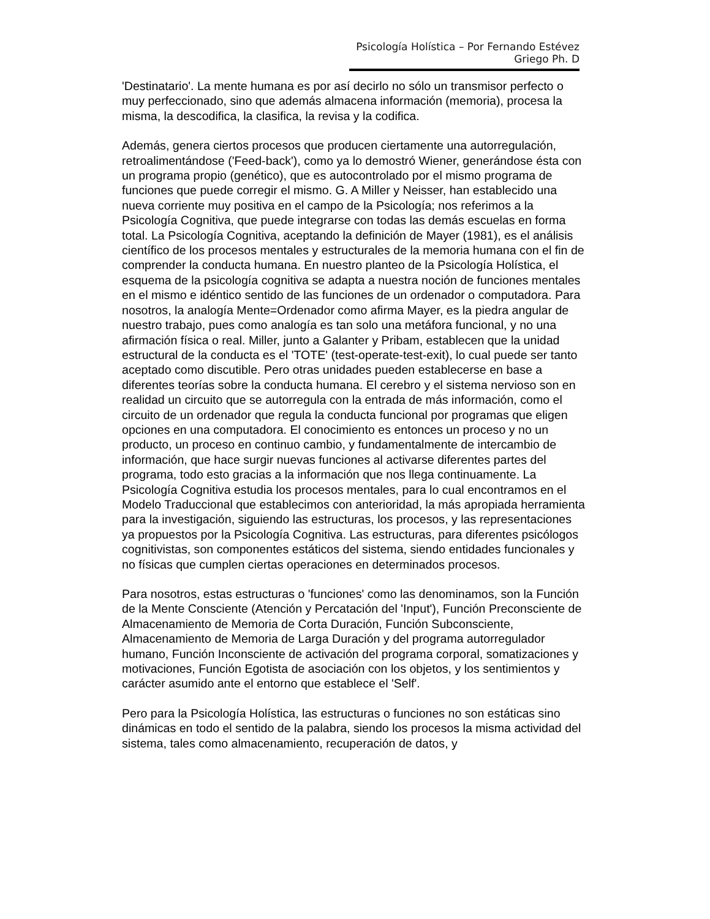Psicología Holística – Por Fernando Estévez Griego Ph. D
'Destinatario'. La mente humana es por así decirlo no sólo un transmisor perfecto o muy perfeccionado, sino que además almacena información (memoria), procesa la misma, la descodifica, la clasifica, la revisa y la codifica.
Además, genera ciertos procesos que producen ciertamente una autorregulación, retroalimentándose ('Feed-back'), como ya lo demostró Wiener, generándose ésta con un programa propio (genético), que es autocontrolado por el mismo programa de funciones que puede corregir el mismo. G. A Miller y Neisser, han establecido una nueva corriente muy positiva en el campo de la Psicología; nos referimos a la Psicología Cognitiva, que puede integrarse con todas las demás escuelas en forma total. La Psicología Cognitiva, aceptando la definición de Mayer (1981), es el análisis científico de los procesos mentales y estructurales de la memoria humana con el fin de comprender la conducta humana. En nuestro planteo de la Psicología Holística, el esquema de la psicología cognitiva se adapta a nuestra noción de funciones mentales en el mismo e idéntico sentido de las funciones de un ordenador o computadora. Para nosotros, la analogía Mente=Ordenador como afirma Mayer, es la piedra angular de nuestro trabajo, pues como analogía es tan solo una metáfora funcional, y no una afirmación física o real. Miller, junto a Galanter y Pribam, establecen que la unidad estructural de la conducta es el 'TOTE' (test-operate-test-exit), lo cual puede ser tanto aceptado como discutible. Pero otras unidades pueden establecerse en base a diferentes teorías sobre la conducta humana. El cerebro y el sistema nervioso son en realidad un circuito que se autorregula con la entrada de más información, como el circuito de un ordenador que regula la conducta funcional por programas que eligen opciones en una computadora. El conocimiento es entonces un proceso y no un producto, un proceso en continuo cambio, y fundamentalmente de intercambio de información, que hace surgir nuevas funciones al activarse diferentes partes del programa, todo esto gracias a la información que nos llega continuamente. La Psicología Cognitiva estudia los procesos mentales, para lo cual encontramos en el Modelo Traduccional que establecimos con anterioridad, la más apropiada herramienta para la investigación, siguiendo las estructuras, los procesos, y las representaciones ya propuestos por la Psicología Cognitiva. Las estructuras, para diferentes psicólogos cognitivistas, son componentes estáticos del sistema, siendo entidades funcionales y no físicas que cumplen ciertas operaciones en determinados procesos.
Para nosotros, estas estructuras o 'funciones' como las denominamos, son la Función de la Mente Consciente (Atención y Percatación del 'Input'), Función Preconsciente de Almacenamiento de Memoria de Corta Duración, Función Subconsciente, Almacenamiento de Memoria de Larga Duración y del programa autorregulador humano, Función Inconsciente de activación del programa corporal, somatizaciones y motivaciones, Función Egotista de asociación con los objetos, y los sentimientos y carácter asumido ante el entorno que establece el 'Self'.
Pero para la Psicología Holística, las estructuras o funciones no son estáticas sino dinámicas en todo el sentido de la palabra, siendo los procesos la misma actividad del sistema, tales como almacenamiento, recuperación de datos, y